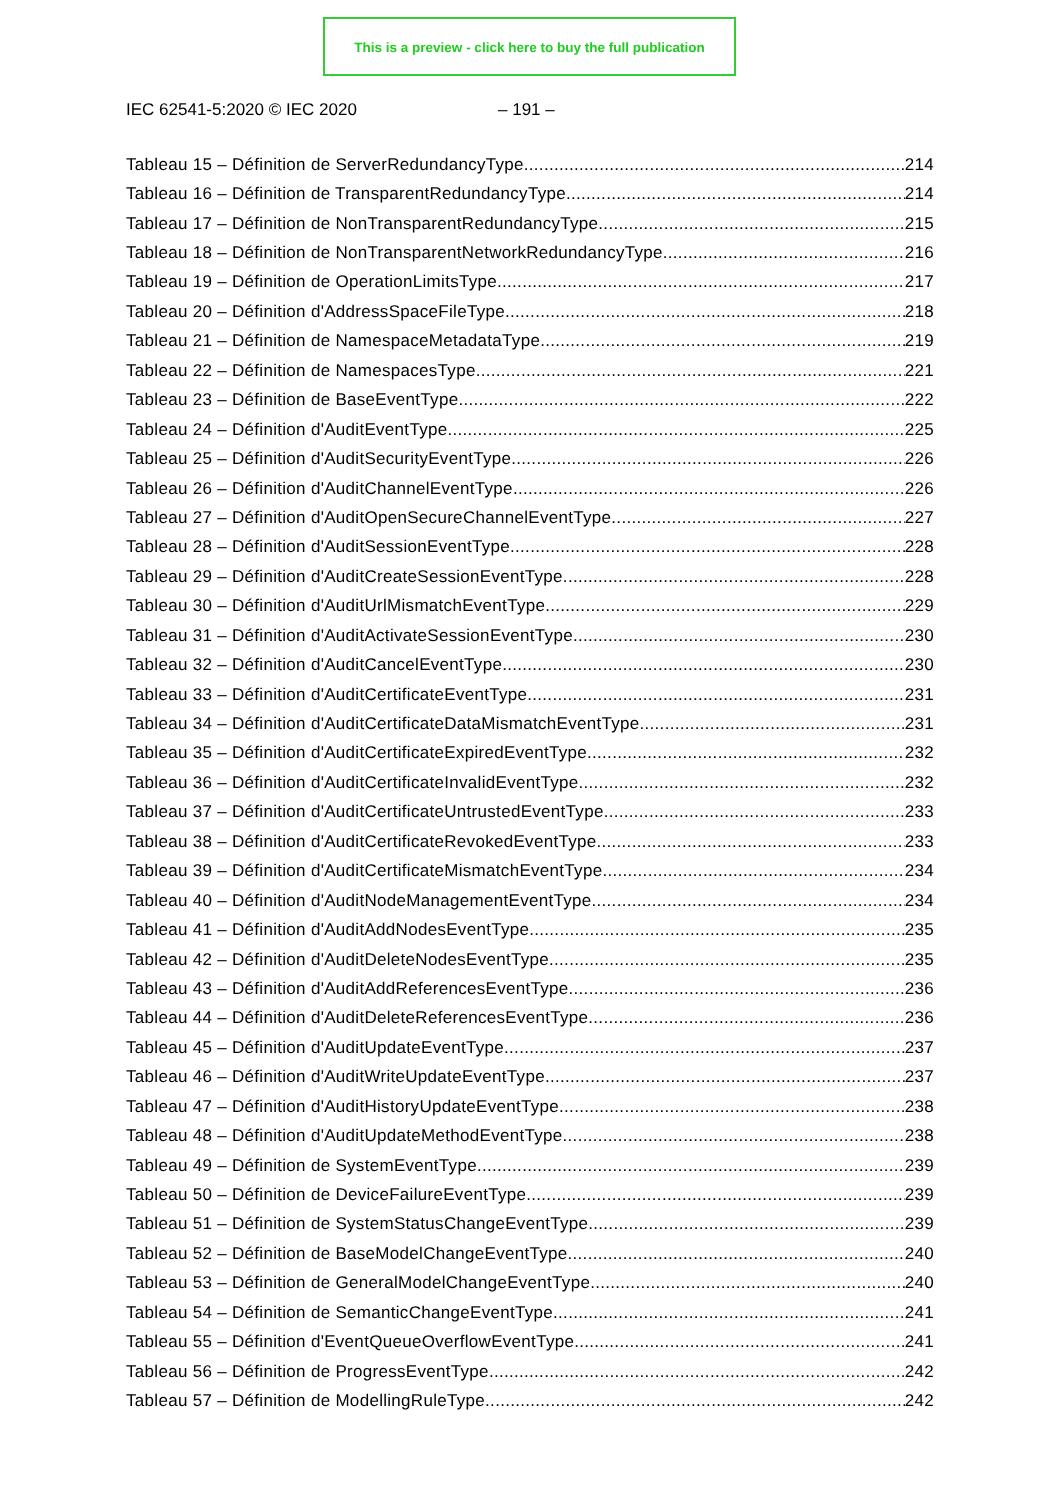This is a preview - click here to buy the full publication
IEC 62541-5:2020 © IEC 2020 – 191 –
Tableau 15 – Définition de ServerRedundancyType 214
Tableau 16 – Définition de TransparentRedundancyType 214
Tableau 17 – Définition de NonTransparentRedundancyType 215
Tableau 18 – Définition de NonTransparentNetworkRedundancyType 216
Tableau 19 – Définition de OperationLimitsType 217
Tableau 20 – Définition d'AddressSpaceFileType 218
Tableau 21 – Définition de NamespaceMetadataType 219
Tableau 22 – Définition de NamespacesType 221
Tableau 23 – Définition de BaseEventType 222
Tableau 24 – Définition d'AuditEventType 225
Tableau 25 – Définition d'AuditSecurityEventType 226
Tableau 26 – Définition d'AuditChannelEventType 226
Tableau 27 – Définition d'AuditOpenSecureChannelEventType 227
Tableau 28 – Définition d'AuditSessionEventType 228
Tableau 29 – Définition d'AuditCreateSessionEventType 228
Tableau 30 – Définition d'AuditUrlMismatchEventType 229
Tableau 31 – Définition d'AuditActivateSessionEventType 230
Tableau 32 – Définition d'AuditCancelEventType 230
Tableau 33 – Définition d'AuditCertificateEventType 231
Tableau 34 – Définition d'AuditCertificateDataMismatchEventType 231
Tableau 35 – Définition d'AuditCertificateExpiredEventType 232
Tableau 36 – Définition d'AuditCertificateInvalidEventType 232
Tableau 37 – Définition d'AuditCertificateUntrustedEventType 233
Tableau 38 – Définition d'AuditCertificateRevokedEventType 233
Tableau 39 – Définition d'AuditCertificateMismatchEventType 234
Tableau 40 – Définition d'AuditNodeManagementEventType 234
Tableau 41 – Définition d'AuditAddNodesEventType 235
Tableau 42 – Définition d'AuditDeleteNodesEventType 235
Tableau 43 – Définition d'AuditAddReferencesEventType 236
Tableau 44 – Définition d'AuditDeleteReferencesEventType 236
Tableau 45 – Définition d'AuditUpdateEventType 237
Tableau 46 – Définition d'AuditWriteUpdateEventType 237
Tableau 47 – Définition d'AuditHistoryUpdateEventType 238
Tableau 48 – Définition d'AuditUpdateMethodEventType 238
Tableau 49 – Définition de SystemEventType 239
Tableau 50 – Définition de DeviceFailureEventType 239
Tableau 51 – Définition de SystemStatusChangeEventType 239
Tableau 52 – Définition de BaseModelChangeEventType 240
Tableau 53 – Définition de GeneralModelChangeEventType 240
Tableau 54 – Définition de SemanticChangeEventType 241
Tableau 55 – Définition d'EventQueueOverflowEventType 241
Tableau 56 – Définition de ProgressEventType 242
Tableau 57 – Définition de ModellingRuleType 242